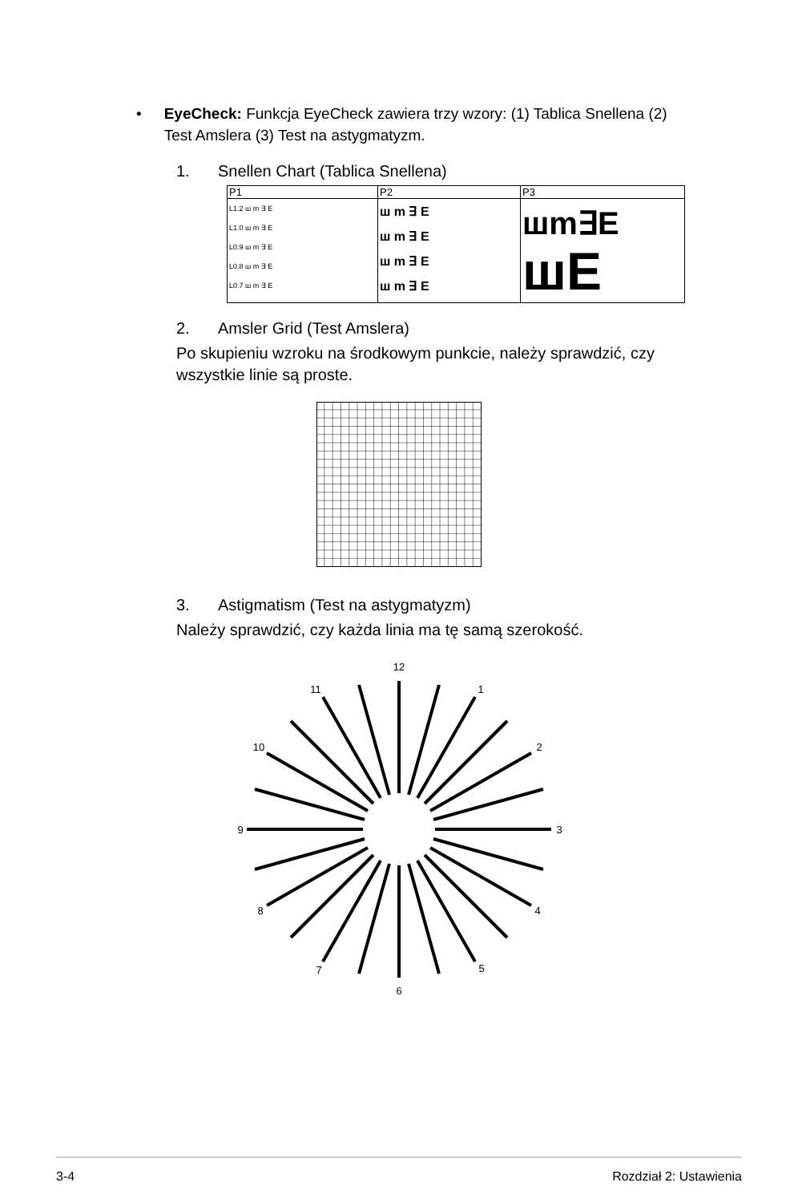• EyeCheck: Funkcja EyeCheck zawiera trzy wzory: (1) Tablica Snellena (2) Test Amslera (3) Test na astygmatyzm.
1. Snellen Chart (Tablica Snellena)
| P1 | P2 | P3 |
| L1.2 ш m ∃ E L1.0 ш m ∃ E L0.9 ш m ∃ E L0.8 ш m ∃ E L0.7 ш m ∃ E | ш m ∃ E ш m ∃ E ш m ∃ E ш m ∃ E | шm∃E шE |
2. Amsler Grid (Test Amslera)
Po skupieniu wzroku na środkowym punkcie, należy sprawdzić, czy wszystkie linie są proste.
3. Astigmatism (Test na astygmatyzm)
Należy sprawdzić, czy każda linia ma tę samą szerokość.
12
1
2
3
4
5
6
7
8
9
10
11
3-4 Rozdział 2: Ustawienia